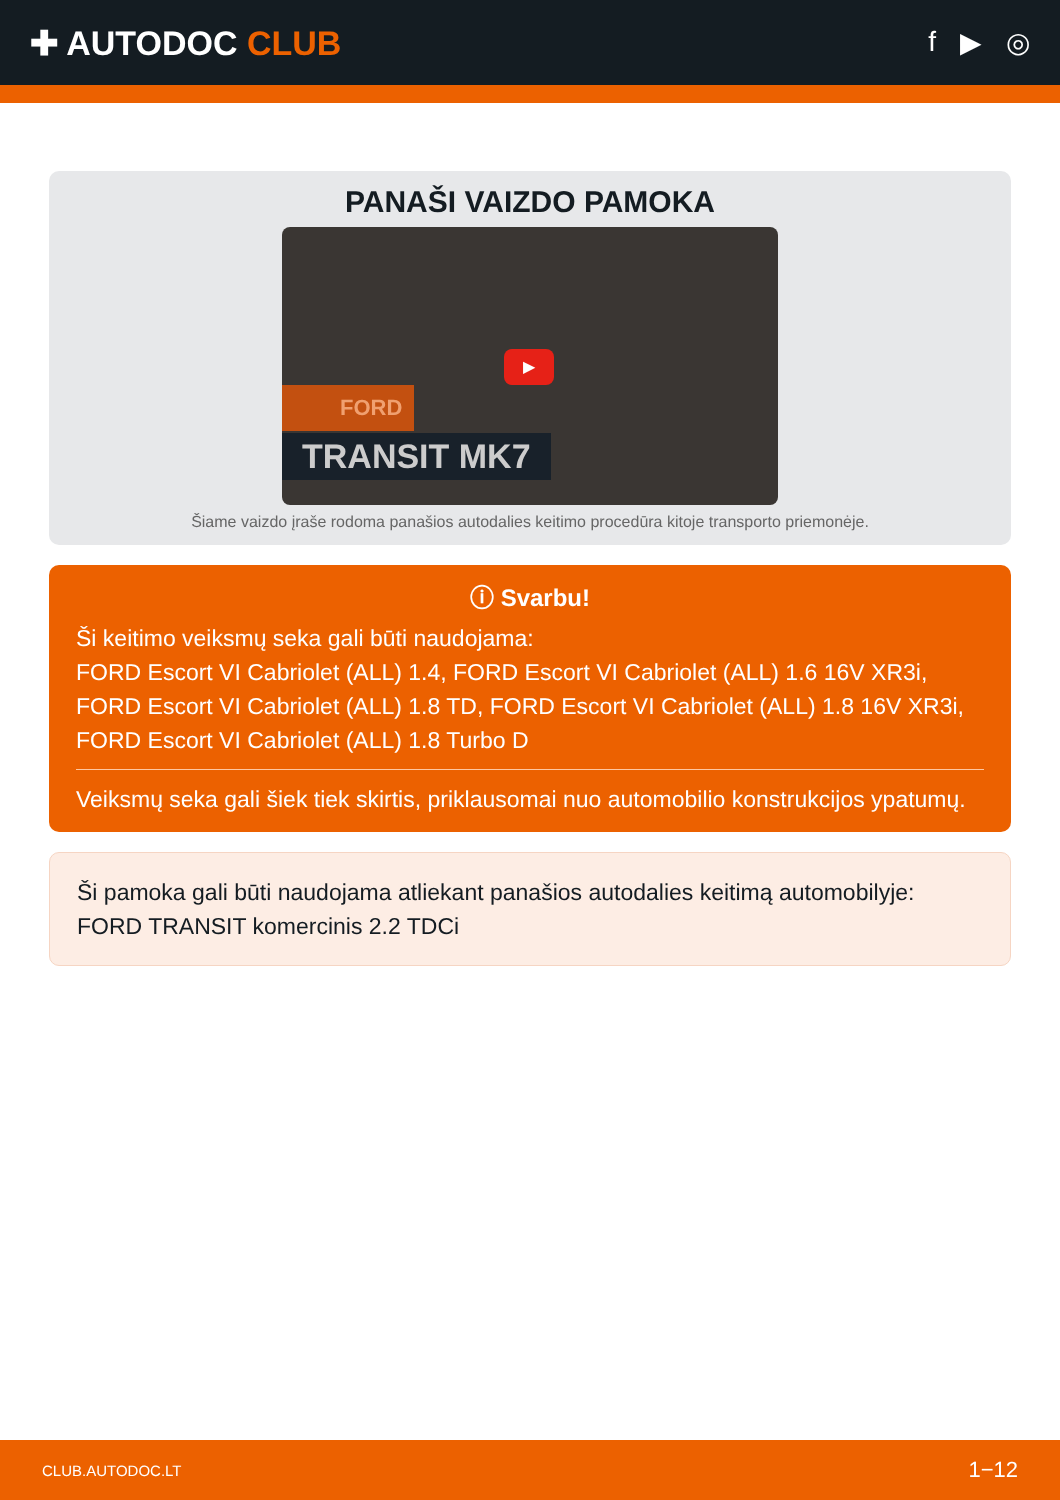✚ AUTODOC CLUB
f ▶ ◎
PANAŠI VAIZDO PAMOKA
▶
FORD
TRANSIT MK7
Šiame vaizdo įraše rodoma panašios autodalies keitimo procedūra kitoje transporto priemonėje.
ⓘ Svarbu!
Ši keitimo veiksmų seka gali būti naudojama:
FORD Escort VI Cabriolet (ALL) 1.4, FORD Escort VI Cabriolet (ALL) 1.6 16V XR3i, FORD Escort VI Cabriolet (ALL) 1.8 TD, FORD Escort VI Cabriolet (ALL) 1.8 16V XR3i, FORD Escort VI Cabriolet (ALL) 1.8 Turbo D
Veiksmų seka gali šiek tiek skirtis, priklausomai nuo automobilio konstrukcijos ypatumų.
Ši pamoka gali būti naudojama atliekant panašios autodalies keitimą automobilyje: FORD TRANSIT komercinis 2.2 TDCi
CLUB.AUTODOC.LT 1−12